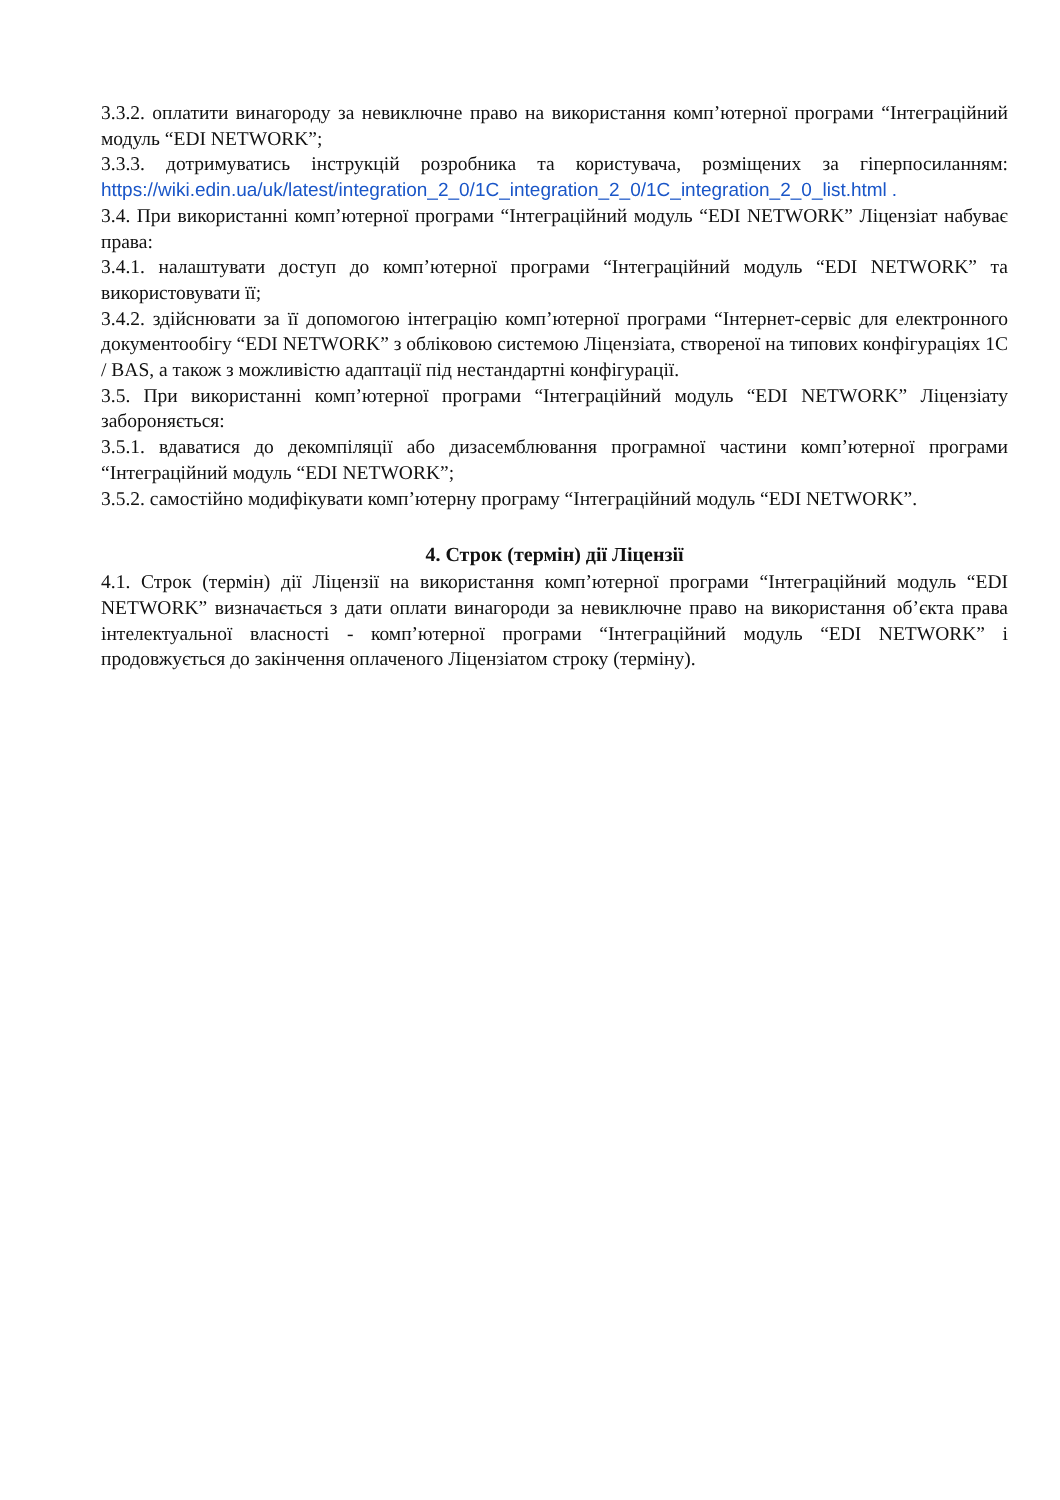3.3.2. оплатити винагороду за невиключне право на використання комп’ютерної програми “Інтеграційний модуль “EDI NETWORK”;
3.3.3. дотримуватись інструкцій розробника та користувача, розміщених за гіперпосиланням: https://wiki.edin.ua/uk/latest/integration_2_0/1C_integration_2_0/1C_integration_2_0_list.html .
3.4. При використанні комп’ютерної програми “Інтеграційний модуль “EDI NETWORK” Ліцензіат набуває права:
3.4.1. налаштувати доступ до комп’ютерної програми “Інтеграційний модуль “EDI NETWORK” та використовувати її;
3.4.2. здійснювати за її допомогою інтеграцію комп’ютерної програми “Інтернет-сервіс для електронного документообігу “EDI NETWORK” з обліковою системою Ліцензіата, створеної на типових конфігураціях 1С / BAS, а також з можливістю адаптації під нестандартні конфігурації.
3.5. При використанні комп’ютерної програми “Інтеграційний модуль “EDI NETWORK” Ліцензіату забороняється:
3.5.1. вдаватися до декомпіляції або дизасемблювання програмної частини комп’ютерної програми “Інтеграційний модуль “EDI NETWORK”;
3.5.2. самостійно модифікувати комп’ютерну програму “Інтеграційний модуль “EDI NETWORK”.
4. Строк (термін) дії Ліцензії
4.1. Строк (термін) дії Ліцензії на використання комп’ютерної програми “Інтеграційний модуль “EDI NETWORK” визначається з дати оплати винагороди за невиключне право на використання об’єкта права інтелектуальної власності - комп’ютерної програми “Інтеграційний модуль “EDI NETWORK” і продовжується до закінчення оплаченого Ліцензіатом строку (терміну).